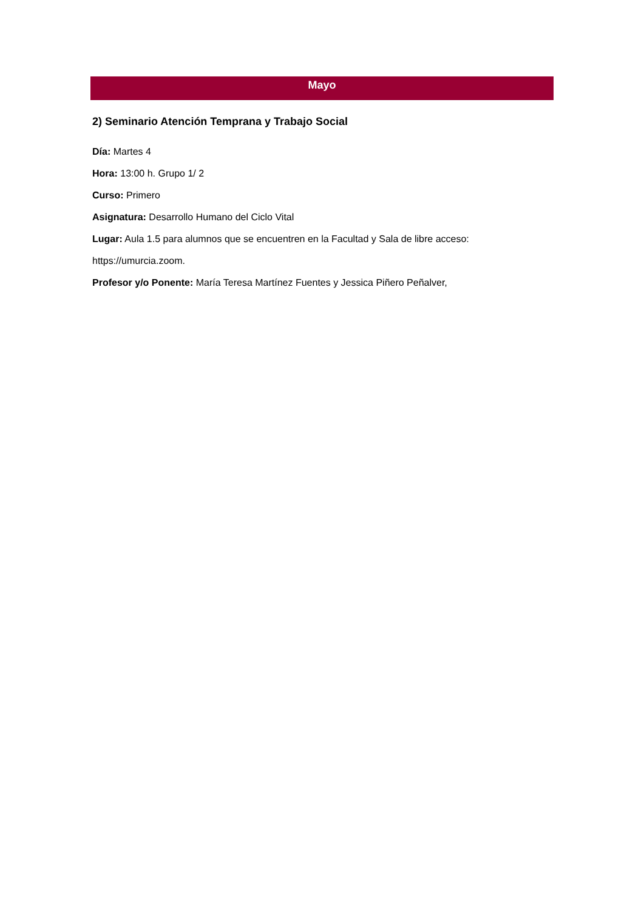Mayo
2) Seminario Atención Temprana y Trabajo Social
Día: Martes 4
Hora: 13:00 h. Grupo 1/ 2
Curso: Primero
Asignatura: Desarrollo Humano del Ciclo Vital
Lugar: Aula 1.5 para alumnos que se encuentren en la Facultad y Sala de libre acceso:
https://umurcia.zoom.
Profesor y/o Ponente: María Teresa Martínez Fuentes y Jessica Piñero Peñalver,